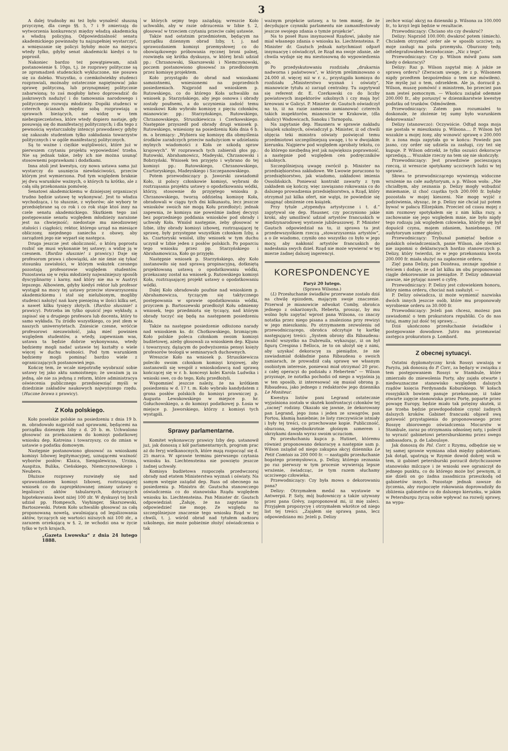3
A dalej trudnoby mi też było wynaleść słuszną przyczynę, dla czego §§. 5, 7 i 9 zmierzają do wytworzenia konkurencyi między władzą akademicką a władzą policyjną. Odpowiedzialność senatu akademickiego powinnaby tu najzupełniej wystarczyć, a wmięszanie się policyi byłoby może na miejscu wtedy tylko, gdyby senat akademicki kiedyś o to poprosił.
Nakoniec bardzo też powątpiewam, ażali postanowienie §. 10go, t.j. że rozprawy polityczne są ze zgromadzeń studenckich wykluczone, nie posuwa się za daleko. Wszystko, o czemkolwiekby studenci rozprawiali, możnaby ostatecznie napiętnować jako sprawę polityczną, lub przynajmniej politycznie zabarwioną; to zaś mogłoby łatwo doprowadzić do jaskrawych nadużyć i do tamowania narodowego i politycznego rozwoju młodzieży. Dopóki studenci w czterech ścianach między sobą rozprawiają o sprawach bieżących, nie widzę w tem niebezpieczeństwa, które wtedy dopiero nastaje, gdy posuwają się do manifestacyj politycznych; i dla tego z pewnością wystarczałoby intencyi prawodawcy gdyby się zakazało studentom tylko zakładania towarzystw politycznych i w ogóle manifestacyj politycznych.
Są to ważne i ciężkie wątpliwości, które już w pierwszem czytaniu projektu wypowiedzieć trzeba. Nie są jednak takie, żeby ich nie można usunąć stosownemi poprawkami i dodatkami.
Inna atoli jest kwestya, czy nowa ustawa sama już wystarczy do usunięcia niewłaściwości, przeciw którym jest wymierzona. Pod tym względem braknie jej dwu warunków ważnych, o których tu krótko, ale z całą siłą przekonania pomówię.
Senatowi akademickiemu w dzisiejszej organizacyi trudno będzie ustawę tę wykonywać. Jest to władza wychodząca, i to słusznie, z wyborów; ale wybory te przedsiębrane są co rok i co rok staje ktoś inny na czele senatu akademickiego. Skutkiem tego zaś postępowanie senatu względem młodzieży narażone jest na chwiejność; niedostaje mu nieodzownej stałości i ciągłości; rektor, którego urząd na miesiące obliczony, niejednego zaniecha z obawy, aby zarządzeń jego nie wyparł się następca.
Druga jeszcze jest okoliczność, o którą poprostu rozbić się musi wykonanie tej ustawy; a widzę ją w czesnem. (Bardzo słusznie! z prawicy.) Daje się profesorom prawa i obowiązki, ale nie śmie się tykać stosunku zawisłości, w którym wskutek czesnego pozostają profesorowie względem studentów. Pozostawia się w ręku młodzieży najważniejszy sposób dyscyplinarny i karny, nad który nie ma w Austryi lepszego. Albowiem, gdyby kiedyś rektor lub profesor wystąpił na mocy tej ustawy przeciw stowarzyszeniu akademickiemu i stał się nielubionym, mogliby studenci nałożyć nań karę pieniężną w ilości kilku set, a nawet kilku tysięcy złotych. (Bardzo słusznie! z prawicy). Potrzeba im tylko opuścić jego wykłady, a zapisać się u drugiego profesora lub docenta, który to samo wykłada. Tu źródło wszystkiego, co jest złem w naszych uniwersytetach. Zniesicie czesne, wróćcie profesorowi niezawisłość, jaką mieć powinien względem studentów, a wtedy, zapewniam was, ustawa ta będzie dobrze wykonywana, wtedy będziemy mogli nadać ustawie tej kształty o wiele więcej w duchu wolności. Pod tym warunkiem będziemy mogli pominąć bardzo wiele z ograniczających postanowień jego.
Kończę tem, że wcale niepotrafię wyobrazić sobie ustawy tej jako aktu samoistnego; że uważam ją za jedną, ale nie za jedyną z reform, które administracya oświecenia publicznego przedsięwziąć myśli w dziedzinie zakładów naukowych najwyższego rzędu. (Huczne brawa z prawicy).
Z Koła polskiego.
Koło poselskie polskie na posiedzeniu z dnia 19 b. m. obradowało najprzód nad sprawami, będącemi na porządku dziennym Izby z d. 20 b. m. Uchwalono głosować za przekazaniem do komisyi podatkowej wniosku dep. Katreina i towarzyszy, co do zmian w ustawie o podatku domowym.
Następnie postanowiono głosować za wnioskami komisyi Izbowej legitymacyjnej, uznającemi ważność wyborów posłów: Klaica, Siengalewicza, Urzina, Auspitza, Bulika, Cieńskiego, Niemczynowskiego i Neubera.
Dłuższe rozprawy rozwinęły się nad sprawozdaniem komisyi Izbowej, roztrząsającej wniosek co do zaprojektowanej zmiany ustawy o legalizacyi aktów tabularnych, dotyczących hipotekowania kwot niżej 100 złr. W dyskusyi tej brali udział pp. Hompesch, Vayhinger, Skarszewski, Bartoszewski. Potem Koło uchwaliło głosować za całą proponowaną nowelą, uwalniającą od legalizowania aktów, tyczących się wartości niższych niż 100 złr., a zarazem orzekającą w §. 2, że wchodzi ona w życie tylko w tych krajach,
„Gazeta Lwowska“ z dnia 24 lutego 1888.
w których sejmy tego zażądają; wreszcie Koło uchwaliło, aby w razie odrzucenia w Izbie §. 2, głosować w trzeciem czytaniu przeciw całej ustawie.
Także nad ostatnim przedmiotem, będącym na porządku dziennym obrad Izby, t. j. nad sprawozdaniem komisyi przemysłowej co do obowiązkowego próbowania ręcznej broni palnej, rozwinęła się krótka dyskusya, w której brali udział pp.: Chrzanowski, Skarszewski i Niemczynowski, poczem postanowiono głosować za przedłożonym przez komisyę projektem.
Koło przystąpiło do obrad nad wnioskami samoistnemi, wniesionemi na poprzednich posiedzeniach. Najprzód nad wnioskiem p. Rutowskiego, co do którego Koła uchwaliło na wniosek p. Starzyńskiego, aby jego osnowa i obrady zostały poufnemi, a do uczynienia zadość temu wnioskowi Koło wybrało komisyę z pięciu członków, mianowicie: pp.: Starzyńskiego, Rutowskiego, Chrzanowskiego, Struszkiewicza i Czerkawskiego. Następnie przyszedł pod obrady drugi wniosek p. Rutowskiego, wniesiony na posiedzeniu Koła dnia 6 b. m. a brzmiący: „Wybiera się komisyę dla obmyślenia środków zaradczych przeciw nadużyciom w udzielaniu mylnych wiadomości z Koła ze szkodą spraw krajowych“. W rozprawach tych zabierali głos pp.: Rutowski, Abrahamowicz, Madeyski, Chrzanowski i Bobrzyński. Wniosek ten przyjęto i wybrano do tej komisyi pp.: Rutowskiego, Chrzanowskiego, Czartoryskiego, Madeyskiego i Szczepanowskiego.
Potem przewodniczący p. Jaworski zawiadomił Koło, iż polscy członkowie komisyi, wybrani do roztrząsania projektu ustawy o opodatkowaniu wódki, którzy, stosownie do przyjętego wniosku p. Chrzanowskiego, tworzą oddzielną komisyę Koła, obradowali w ciągu tych dni kilkunastu, lecz jeszcze wniosków swoich nie mogą Kołu przedłożyć; jednak zapewnia, że komisya nie poweźmie żadnej decyzyi bez poprzedniego poddania wniosków pod obrady i uchwały Koła. Wniósł następnie, żeby głosować w Izbie, iżby obrady komisyi izbowej, roztrząsającej tę sprawę, były przystępne wszystkim członkom Izby, a ks. Czartoryski wniósł, iżby wniosek w tym duchu uczynił w Izbie jeden z posłów polskich. Po poparciu tego wniosku przez pp. Starzyńskiego i Abrahamowicza, Koło go przyjęło.
Następnie wniosek p. Starzyńskiego, aby Koło zastanowiło się nad sprawą propinacyjną, dotkniętą projektowaną ustawą o opodatkowaniu wódki, przekazany został na wniosek p. Rutowskiego komisyi Koła, roztrząsającej projekt ustawy o opodatkowaniu wódki.
Dalej Koło obradowało poufnie nad wnioskiem p. Abrahamowicza, tyczącym się taktycznego postępowania w sprawie opodatkowania wódki, przyczem p. Bartoszewski przedłożył Kołu odmienny wniosek, tego przedmiotu się tyczący, nad którym obrady toczyć się będą na następnem posiedzeniu Koła.
Także na następne posiedzenie odłożono narady nad wnioskiem ks. dr. Chotkowskiego, brzmiącym: Koło polskie poleca członkom swoim komisyi budżetowej, ażeby głosowali za wnioskiem dep. Kljuna i towarzyszy, dążącym do podwyższenia pensyi księży profesorów teologii w seminaryach duchownych.
Wreszcie Koło na wniosek p. Struszkiewicza poleciło swoim członkom komisyi krajowej, aby zastanowili się wespół z wnioskodawcą nad sprawą kończącej się w r. b. koncesyi kolei Karola Ludwika i wnioski swe, co do tego, Kołu przedłożyli.
Wspomnieć jeszcze należy, że na krótkiem posiedzeniu w d. 17 t. m. Koło wybrało kandydatem z grona posłów polskich do komisyi prawniczej p. Augusta Lewakowskiego w miejsce p. hr. Gołuchowskiego, a do komisyi podatkowej p. Łosia w miejsce p. Jaworskiego, którzy z komisyi tych wystąpili.
Sprawy parlamentarne.
Komitet wykonawczy prawicy Izby dep. ustanowił już, jak donoszą z kół parlamentarnych, program prac aż do feryj wielkanocnych, które mają rozpocząć się d. 25 marca. W sprawie terminu pierwszego czytania wniosku ks. Liechtensteina nie powzięto jeszcze żadnej uchwały.
Komisya budżetowa rozpoczęła przedwczoraj obrady nad etatem Ministerstwa wyznań i oświaty. Na samym wstępie zażądał dep. Russ od obecnego na posiedzeniu p. Ministra dr. Gautscha stanowczego oświadczenia co do stanowiska Rządu względem wniosku ks. Liechtensteina. Pan Minister dr. Gautsch odpowiedział: „Żałuję, że na zapytanie to odpowiedzieć nie mogę. Ze względu na szczególniejsze znaczenie tego wniosku Rząd w tej chwili, t. j. wśród obrad nad tytułem nadzoru szkolnego, nie może pobieżnie złożyć oświadczenia o tak
ważnym projekcie ustawy, a to tem mniej, ile że decydujące czynniki parlamentu nie zamanifestowały jeszcze swojego zdania o tymże projekcie“.
Na to poseł Russ insynuował Rządowi, jakoby nie miał własnego zdania o wniosku ks. Liechtensteina. P. Minister dr. Gautsch jednak natychmiast odparł insynuacyę i oświadczył, że Rząd ma swoje zdanie, ale chwila wydaje się mu niestosowną do wypowiedzenia go.
Po przedyskutowaniu rozdziału „drukarnia nadworna i państwowa“, w którym preliminowano o 24.000 zł. więcej niż w r. z., przystąpiła komisya do rozdziału „Ministerstwo wyznań i oświaty“, mianowicie tytułu a) zarząd centralny. Tu zapytywał się referent dr. E. Czerkawski co do liczby powiatowych inspektorów szkolnych i czy mają być kreowani w Galicyi. P. Minister dr. Gautsch oświadczył na to, iż na razie zamierza zamianować czterech takich inspektorów, mianowicie w Krakowie, (dla okolicy) Wadowicach, Sanoku i Tarnopolu.
Na zapytanie dep. Hausnera w sprawie nakładu książek szkolnych, oświadczył p. Minister, iż od chwili objęcia teki ministra oświaty poświęcał temu przedmiotowi szczególniejszą uwagę, i to w dwojakim kierunku. Najpierw pod względem aprobaty tekstu, co do którego niezbędną jest jak największa poprawność, a następnie pod względem cen podręczników szkolnych.
Szczególniejszą uwagę zwrócił p. Minister na przedsiębiorstwa zakładowe. We Lwowie poruczono to przedsiębiorstwo, jak wiadomo, zakładowi imienia Ossolińskich. Ponieważ kontrakt zawarty z tym zakładem się kończy, więc zawiązano rokowania co do dalszego prowadzenia przedsiębiorstwa, a Rząd, który otrzymał już kilka ofert, nie wątpi, że powiedzie się osiągnąć obniżenie cen książek.
Przy tytule „stypendya artystyczne i t. d.“ zapytywał się dep. Hausner, czy poczyniono jakie kroki, aby umożliwić udział artystów francuskich w międzynarodowej wystawie jubileuszowej. P. Minister Gautsch odpowiedział na to, iż sprawa ta jest przedewszystkiem rzeczą „stowarzyszenia artystów“, a o ile wiadomo, czyniło ono wszystko co było w jego mocy, aby nakłonić artystów francuskich do nadesłania swych dzieł. Rząd nie może wywierać w tej mierze żadnej dalszej ingerencyi.
KORESPONDENCYE
Paryż 20 lutego.
(Sprawa Wilsona.)
(L) Przesłuchanie świadków przerwane zostało dziś na chwilę epizodem, mającym swoje znaczenie. Przerwał je mianowicie adwokat Comby, obrońca jednego z oskarżonych, Heberta, prosząc, by mu wolno było zapytać wprost pana Wilsona, co znaczy notatka przez niego pisana a znaleziona przy rewizyi w jego mieszkaniu. Po otrzymanem zezwoleniu od przewodniczącego, obrońca odczytuje tę kartkę następującej treści: „System obrony dla Ribaudeau: zwalić wszystko na Dubreuila, wykazując, iż on był figurą Crespina i Belloca, że to on ułożył się z nimi, aby uzyskać dekoracyę za pieniądze, że nie zawiadamiał dokładnie pana Ribaudeau o swoich zamiarach, że prowadził całą sprawę we własnym osobistym interesie, ponieważ miał otrzymać 20 proc. z całej operacyi do podziału z Hebertem“ — Wilson przyznaje, że notatka pochodzi od niego a wyjaśnia ją w ten sposób, iż interesować się musiał obroną p. Ribaudeau, jako jednego z redaktorów jego dziennika Le Moniteur.
Kwestya listów pani Legrand ostatecznie wyjaśniona została w skutek konfrontacyi członków tej „zacnej“ rodziny. Okazało się jawnie, że dekorowany pan Legrand, jego żona i jeden ze szwagrów, pan Fortou, kłamią haniebnie; że listy rzeczywiście istniały i były tej treści, co przechowane kopie. Publiczność, oburzona, niejednokrotnie głośnym szmerem i okrzykami dawała wyraz swoim uczuciom.
Po przesłuchaniu kupca p. Hutinet, któremu również proponowano dekoracyę a następnie sam p. Wilson zażądał od niego zakupna akcyj dziennika Le Petit Comtois za 200 000 fr. — nastąpiło przesłuchanie bogatego przemysłowca, p. Delizy, którego zeznania po raz pierwszy w tym procesie wywierają lepsze wrażenie, świadcząc, że tym razem słuchamy uczciwego człowieka.
Przewodniczący: Czy była mowa o dekorowaniu pana?
Delizy: Otrzymałem medal na wystawie w Antwerpii. P. Saty, mój budowniczy a także używany przez pana Grévy, zaproponował mi, iż mię zaleci. Przyjąłem propozycyę i otrzymałem wkrótce od niego list tej treści: „Zająłem się sprawą pana, lecz odpowiedziano mi: Jeżeli p. Delizy
zechce wziąć akcyj na dzienniki p. Wilsona za 100.000 fr., to krzyż legii będzie w rezultacie.
Przewodniczący: Chciano sto czy dwakroć?
Delizy: Naprzód 100.000; dwakroć potem (śmiech). Chciałem otrzymać order ale w sposób uczciwy, za moje zasługi na polu przemysłu. Oburzony tedy, odtelegrafowałem bezzwłocznie: „Nic z tego“.
Przewodniczący: Czy p. Wilson mówił panu sam kiedy o dekoracyi?
Delizy: Raz p. Wilson zapytał mię: A jakże ze sprawą orderu? (Zwracam uwagę, że z p. Wilsonem nigdy przedtem bezpośrednio o tem nie mówiłem). Nie myślę już o tem, odrzekłem. Ale ja, dorzucił p. Wilson, muszę pomówić z ministrem, bo przecież pan nam jesteś pomocnym. — Wkońcu zażądał odemnie 200.000 fr., aby poruszyć w dziennikarstwie kwestyę podatku od trunków. Odmówiłem.
Przewodniczący: Zatem pan rozumiałeś to doskonale, że złożenie tej sumy było warunkiem dekorowania?
Delizy (stanowczo): Oczywiście. Odtąd noga moja nie postała w mieszkaniu p. Wilsona.... P. Wilson był wszakże u mojej żony, aby wznowić sprawę o 200.000 fr. a żona moja zapytała go w końcu: Powiedz pan jasno, czy order się udziela za zasługi, czy też się kupuje. P. Wilson odrzekł, że tylko oszuści dekoracye sprzedają.... Wszakże rzeczy na tem się nie skończyły.
Przewodniczący: Jest prawdziwie pocieszającą rzeczą, iż wreszcie spotykamy uczciwych ludzi w tej sprawie....
Słowa te przewodniczącego wywierają widoczne wrażenie na całe audytoryum, a p. Wilson woła: „Nie chciałbym, aby zeznania p. Delizy mogły wzbudzić mniemanie, iż choć cząstka tych 200.000 fr. byłaby pozostała w mojej kieszeni. Nie mogę wyjść z podziwienia, słysząc, że p. Delizy nie chciał już potem bywać w pałacu Ellzejskim. Przecież od czasu mojej z nim rozmowy spotykałem się z nim kilka razy, a zachowanie się jego względem mnie, nie było nigdy tego rodzaju jak względem człowieka, któryby się był dopuścił czynu, mojem zdaniem, haniebnego. (W audytoryum szmer głośny).
Przewodniczący: Trybunał pamiętać będzie o pańskich oświadczeniach, panie Wilson, ale również nie zapomni o deklaracyach bardzo stanowczych p. Delizy, który twierdzi, że w jego przekonaniu kwota 200.000 fr. miała służyć na zapłacenie orderu.
Zięć pana Delizy, pan Doisteau, zeznaje zgodnie z teściem i dodaje, że od lat kilku im obu proponowano ciągle dekorowanie za pieniądze. P. Delizy odmawiał zawsze, nie pytając nawet o cyfrę.
Przewodniczący: P. Delizy jest człowiekiem honoru, który niema orderu, chociaż nań zasłużył. —
P. Delizy oświadcza, iż może wymienić nazwiska dwóch innych jeszcze osób, które mu proponowały wyrobienie orderu za 30.000 fr.
Przewodniczący: Jeżeli pan chcesz, możesz pan zawiadomić o tem prokuratora republiki. Co do nas tutaj, mamy już dość tej sprawy....
Dziś ukończono przesłuchanie świadków i postępowanie dowodowe. Jutro ma przemawiać zastępca prokuratora p. Lombard.
Z obecnej sytuacyi.
Ostatni dyplomatyczny krok Rossyi uważają w Paryżu, jak donoszą do P. Corr., za będący w związku z tem postępowaniem Rossyi w Stambule, które zmierzało do zniewolenia Porty, aby zajęła otwarte i niedwuznaczne stanowisko względem dalszych rządów księcia Ferdynanda Koburskiego. W kołach rossyjskich bowiem panuje przekonanie, iż takie otwarte zajęcie stanowiska przez Portę, poparte przez powagę Europy, będzie miało tak potężny skutek, iż nie trzeba będzie prawdopodobnie czynić żadnych dalszych kroków. Gabinet francuski objawił swą gotowość przystąpienia do proponowanego przez Rossyę zbiorowego oświadczenia Mocarstw w Stambule, zaraz po otrzymaniu odnośnej noty, i polecił to wyrazić gabinetowi petersburskiemu przez swego ambasadora, p. de Laboulaye.
Jak donoszą do Pol. Corr. z Rzymu, odbędzie się w tej samej sprawie wymiana zdań między gabinetami. Jak dotąd, upatrują w Rzymie dowód dobrej woli w tem, iż gabinet petersburski porzucił dotychczasowe stanowisko milczące i że wnioski swe ograniczył do jednego punktu, co do którego może być pewnym, iż nie dzieli on go żadna zasadnicza przeszkodą od gabinetów innych. Pozostaje jednak zawsze do życzenia, aby rozpoczęte rokowania doprowadziły do zbliżenia gabinetów co do dalszego kierunku, w jakim w Petersburgu życzą sobie wpływać na rozwój sprawy, na wypa-